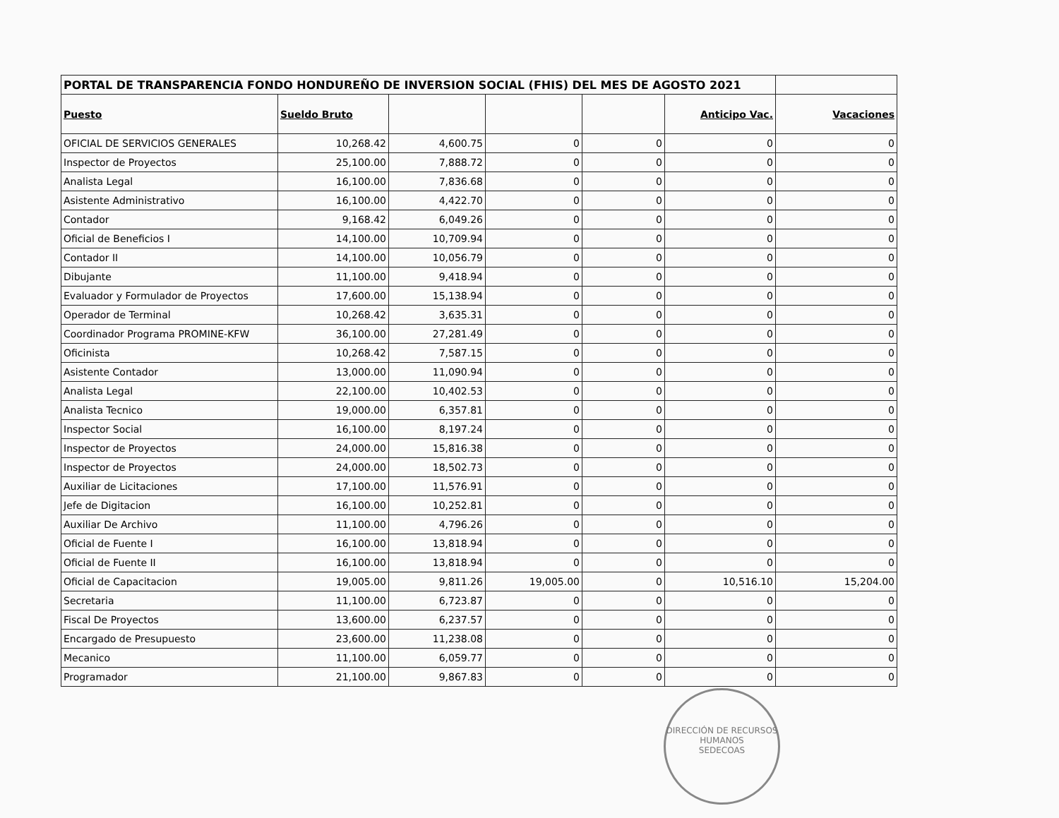| PORTAL DE TRANSPARENCIA FONDO HONDUREÑO DE INVERSION SOCIAL (FHIS) DEL MES DE AGOSTO 2021 | | | | | | |
| Puesto | Sueldo Bruto | | | | Anticipo Vac. | Vacaciones |
| OFICIAL DE SERVICIOS GENERALES | 10,268.42 | 4,600.75 | 0 | 0 | 0 | 0 |
| Inspector de Proyectos | 25,100.00 | 7,888.72 | 0 | 0 | 0 | 0 |
| Analista Legal | 16,100.00 | 7,836.68 | 0 | 0 | 0 | 0 |
| Asistente Administrativo | 16,100.00 | 4,422.70 | 0 | 0 | 0 | 0 |
| Contador | 9,168.42 | 6,049.26 | 0 | 0 | 0 | 0 |
| Oficial de Beneficios I | 14,100.00 | 10,709.94 | 0 | 0 | 0 | 0 |
| Contador II | 14,100.00 | 10,056.79 | 0 | 0 | 0 | 0 |
| Dibujante | 11,100.00 | 9,418.94 | 0 | 0 | 0 | 0 |
| Evaluador y Formulador de Proyectos | 17,600.00 | 15,138.94 | 0 | 0 | 0 | 0 |
| Operador de Terminal | 10,268.42 | 3,635.31 | 0 | 0 | 0 | 0 |
| Coordinador Programa PROMINE-KFW | 36,100.00 | 27,281.49 | 0 | 0 | 0 | 0 |
| Oficinista | 10,268.42 | 7,587.15 | 0 | 0 | 0 | 0 |
| Asistente Contador | 13,000.00 | 11,090.94 | 0 | 0 | 0 | 0 |
| Analista Legal | 22,100.00 | 10,402.53 | 0 | 0 | 0 | 0 |
| Analista Tecnico | 19,000.00 | 6,357.81 | 0 | 0 | 0 | 0 |
| Inspector Social | 16,100.00 | 8,197.24 | 0 | 0 | 0 | 0 |
| Inspector de Proyectos | 24,000.00 | 15,816.38 | 0 | 0 | 0 | 0 |
| Inspector de Proyectos | 24,000.00 | 18,502.73 | 0 | 0 | 0 | 0 |
| Auxiliar de Licitaciones | 17,100.00 | 11,576.91 | 0 | 0 | 0 | 0 |
| Jefe de Digitacion | 16,100.00 | 10,252.81 | 0 | 0 | 0 | 0 |
| Auxiliar De Archivo | 11,100.00 | 4,796.26 | 0 | 0 | 0 | 0 |
| Oficial de Fuente I | 16,100.00 | 13,818.94 | 0 | 0 | 0 | 0 |
| Oficial de Fuente II | 16,100.00 | 13,818.94 | 0 | 0 | 0 | 0 |
| Oficial de Capacitacion | 19,005.00 | 9,811.26 | 19,005.00 | 0 | 10,516.10 | 15,204.00 |
| Secretaria | 11,100.00 | 6,723.87 | 0 | 0 | 0 | 0 |
| Fiscal De Proyectos | 13,600.00 | 6,237.57 | 0 | 0 | 0 | 0 |
| Encargado de Presupuesto | 23,600.00 | 11,238.08 | 0 | 0 | 0 | 0 |
| Mecanico | 11,100.00 | 6,059.77 | 0 | 0 | 0 | 0 |
| Programador | 21,100.00 | 9,867.83 | 0 | 0 | 0 | 0 |
DIRECCIÓN DE RECURSOS HUMANOS
SEDECOAS